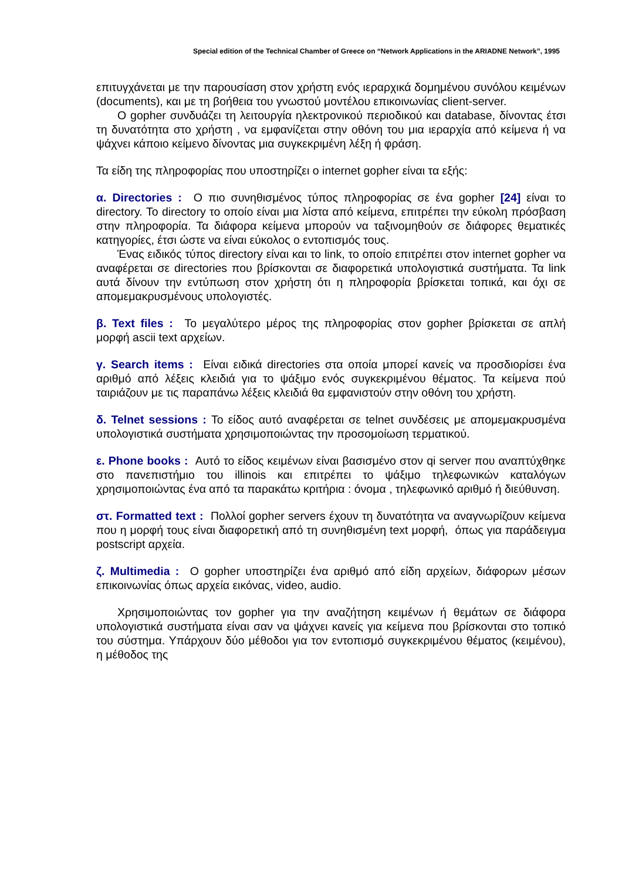Special edition of the Technical Chamber of Greece on “Network Applications in the ARIADNE Network”, 1995
επιτυγχάνεται με την παρουσίαση στον χρήστη ενός ιεραρχικά δομημένου συνόλου κειμένων (documents), και με τη βοήθεια του γνωστού μοντέλου επικοινωνίας client-server.
Ο gopher συνδυάζει τη λειτουργία ηλεκτρονικού περιοδικού και database, δίνοντας έτσι τη δυνατότητα στο χρήστη , να εμφανίζεται στην οθόνη του μια ιεραρχία από κείμενα ή να ψάχνει κάποιο κείμενο δίνοντας μια συγκεκριμένη λέξη ή φράση.
Τα είδη της πληροφορίας που υποστηρίζει ο internet gopher είναι τα εξής:
α. Directories : Ο πιο συνηθισμένος τύπος πληροφορίας σε ένα gopher [24] είναι το directory. Το directory το οποίο είναι μια λίστα από κείμενα, επιτρέπει την εύκολη πρόσβαση στην πληροφορία. Τα διάφορα κείμενα μπορούν να ταξινομηθούν σε διάφορες θεματικές κατηγορίες, έτσι ώστε να είναι εύκολος ο εντοπισμός τους.
Ένας ειδικός τύπος directory είναι και το link, το οποίο επιτρέπει στον internet gopher να αναφέρεται σε directories που βρίσκονται σε διαφορετικά υπολογιστικά συστήματα. Τα link αυτά δίνουν την εντύπωση στον χρήστη ότι η πληροφορία βρίσκεται τοπικά, και όχι σε απομεμακρυσμένους υπολογιστές.
β. Text files : Το μεγαλύτερο μέρος της πληροφορίας στον gopher βρίσκεται σε απλή μορφή ascii text αρχείων.
γ. Search items : Είναι ειδικά directories στα οποία μπορεί κανείς να προσδιορίσει ένα αριθμό από λέξεις κλειδιά για το ψάξιμο ενός συγκεκριμένου θέματος. Τα κείμενα πού ταιριάζουν με τις παραπάνω λέξεις κλειδιά θα εμφανιστούν στην οθόνη του χρήστη.
δ. Telnet sessions : Το είδος αυτό αναφέρεται σε telnet συνδέσεις με απομεμακρυσμένα υπολογιστικά συστήματα χρησιμοποιώντας την προσομοίωση τερματικού.
ε. Phone books : Αυτό το είδος κειμένων είναι βασισμένο στον qi server που αναπτύχθηκε στο πανεπιστήμιο του illinois και επιτρέπει το ψάξιμο τηλεφωνικών καταλόγων χρησιμοποιώντας ένα από τα παρακάτω κριτήρια : όνομα , τηλεφωνικό αριθμό ή διεύθυνση.
στ. Formatted text : Πολλοί gopher servers έχουν τη δυνατότητα να αναγνωρίζουν κείμενα που η μορφή τους είναι διαφορετική από τη συνηθισμένη text μορφή, όπως για παράδειγμα postscript αρχεία.
ζ. Multimedia : Ο gopher υποστηρίζει ένα αριθμό από είδη αρχείων, διάφορων μέσων επικοινωνίας όπως αρχεία εικόνας, video, audio.
Χρησιμοποιώντας τον gopher για την αναζήτηση κειμένων ή θεμάτων σε διάφορα υπολογιστικά συστήματα είναι σαν να ψάχνει κανείς για κείμενα που βρίσκονται στο τοπικό του σύστημα. Υπάρχουν δύο μέθοδοι για τον εντοπισμό συγκεκριμένου θέματος (κειμένου), η μέθοδος της